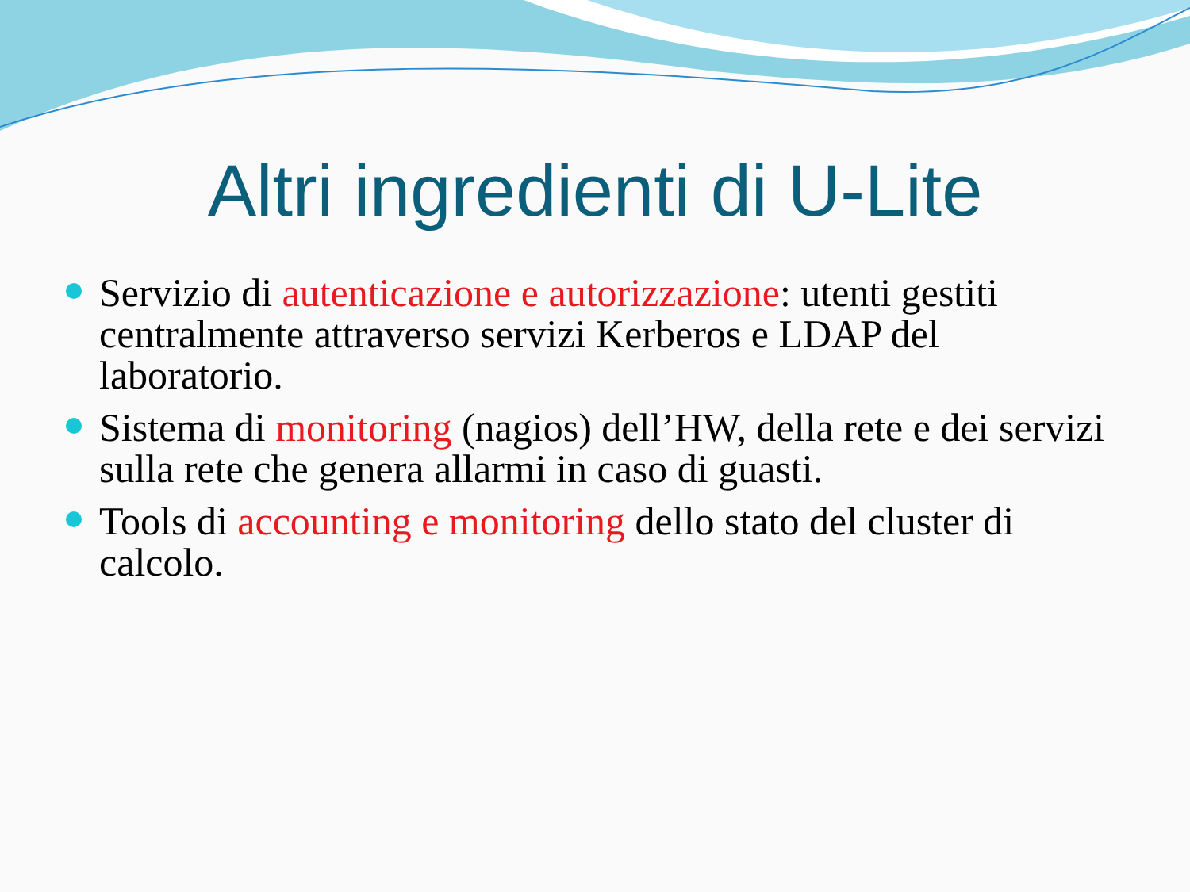Altri ingredienti di U-Lite
Servizio di autenticazione e autorizzazione: utenti gestiti centralmente attraverso servizi Kerberos e LDAP del laboratorio.
Sistema di monitoring (nagios) dell’HW, della rete e dei servizi sulla rete che genera allarmi in caso di guasti.
Tools di accounting e monitoring dello stato del cluster di calcolo.